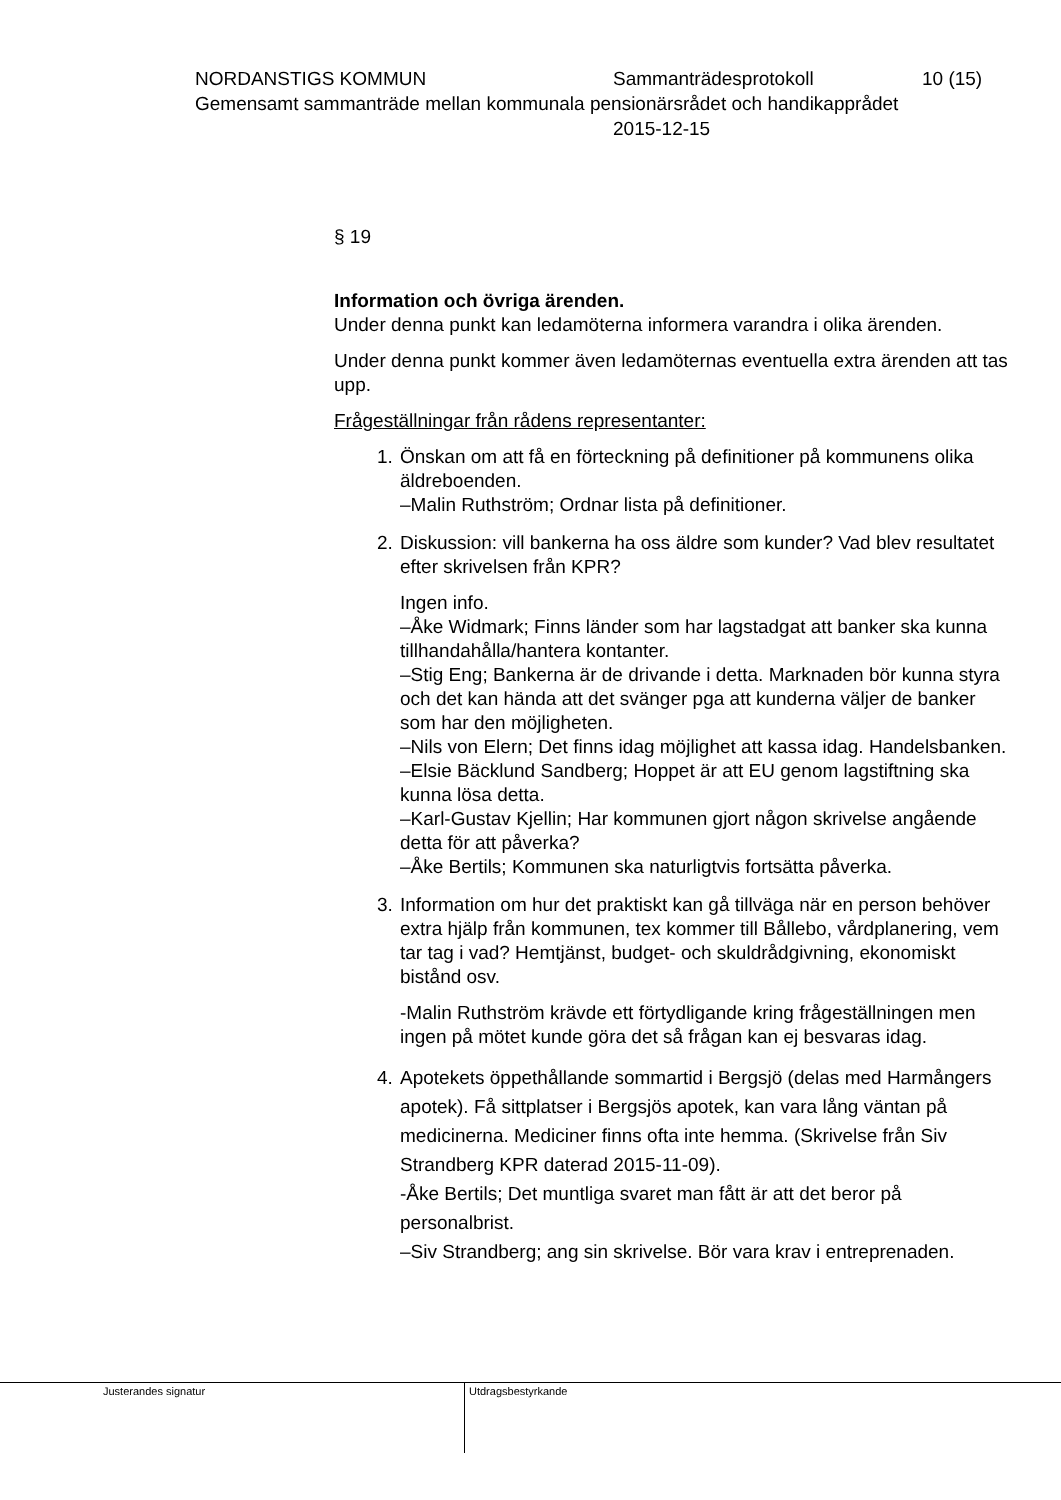NORDANSTIGS KOMMUN Sammanträdesprotokoll 10 (15)
Gemensamt sammanträde mellan kommunala pensionärsrådet och handikapprådet
2015-12-15
§ 19
Information och övriga ärenden.
Under denna punkt kan ledamöterna informera varandra i olika ärenden.
Under denna punkt kommer även ledamöternas eventuella extra ärenden att tas upp.
Frågeställningar från rådens representanter:
1. Önskan om att få en förteckning på definitioner på kommunens olika äldreboenden.
–Malin Ruthström; Ordnar lista på definitioner.
2. Diskussion: vill bankerna ha oss äldre som kunder? Vad blev resultatet efter skrivelsen från KPR?
Ingen info.
–Åke Widmark; Finns länder som har lagstadgat att banker ska kunna tillhandahålla/hantera kontanter.
–Stig Eng; Bankerna är de drivande i detta. Marknaden bör kunna styra och det kan hända att det svänger pga att kunderna väljer de banker som har den möjligheten.
–Nils von Elern; Det finns idag möjlighet att kassa idag. Handelsbanken.
–Elsie Bäcklund Sandberg; Hoppet är att EU genom lagstiftning ska kunna lösa detta.
–Karl-Gustav Kjellin; Har kommunen gjort någon skrivelse angående detta för att påverka?
–Åke Bertils; Kommunen ska naturligtvis fortsätta påverka.
3. Information om hur det praktiskt kan gå tillväga när en person behöver extra hjälp från kommunen, tex kommer till Bållebo, vårdplanering, vem tar tag i vad? Hemtjänst, budget- och skuldrådgivning, ekonomiskt bistånd osv.
-Malin Ruthström krävde ett förtydligande kring frågeställningen men ingen på mötet kunde göra det så frågan kan ej besvaras idag.
4. Apotekets öppethållande sommartid i Bergsjö (delas med Harmångers apotek). Få sittplatser i Bergsjös apotek, kan vara lång väntan på medicinerna. Mediciner finns ofta inte hemma. (Skrivelse från Siv Strandberg KPR daterad 2015-11-09).
-Åke Bertils; Det muntliga svaret man fått är att det beror på personalbrist.
–Siv Strandberg; ang sin skrivelse. Bör vara krav i entreprenaden.
Justerandes signatur Utdragsbestyrkande